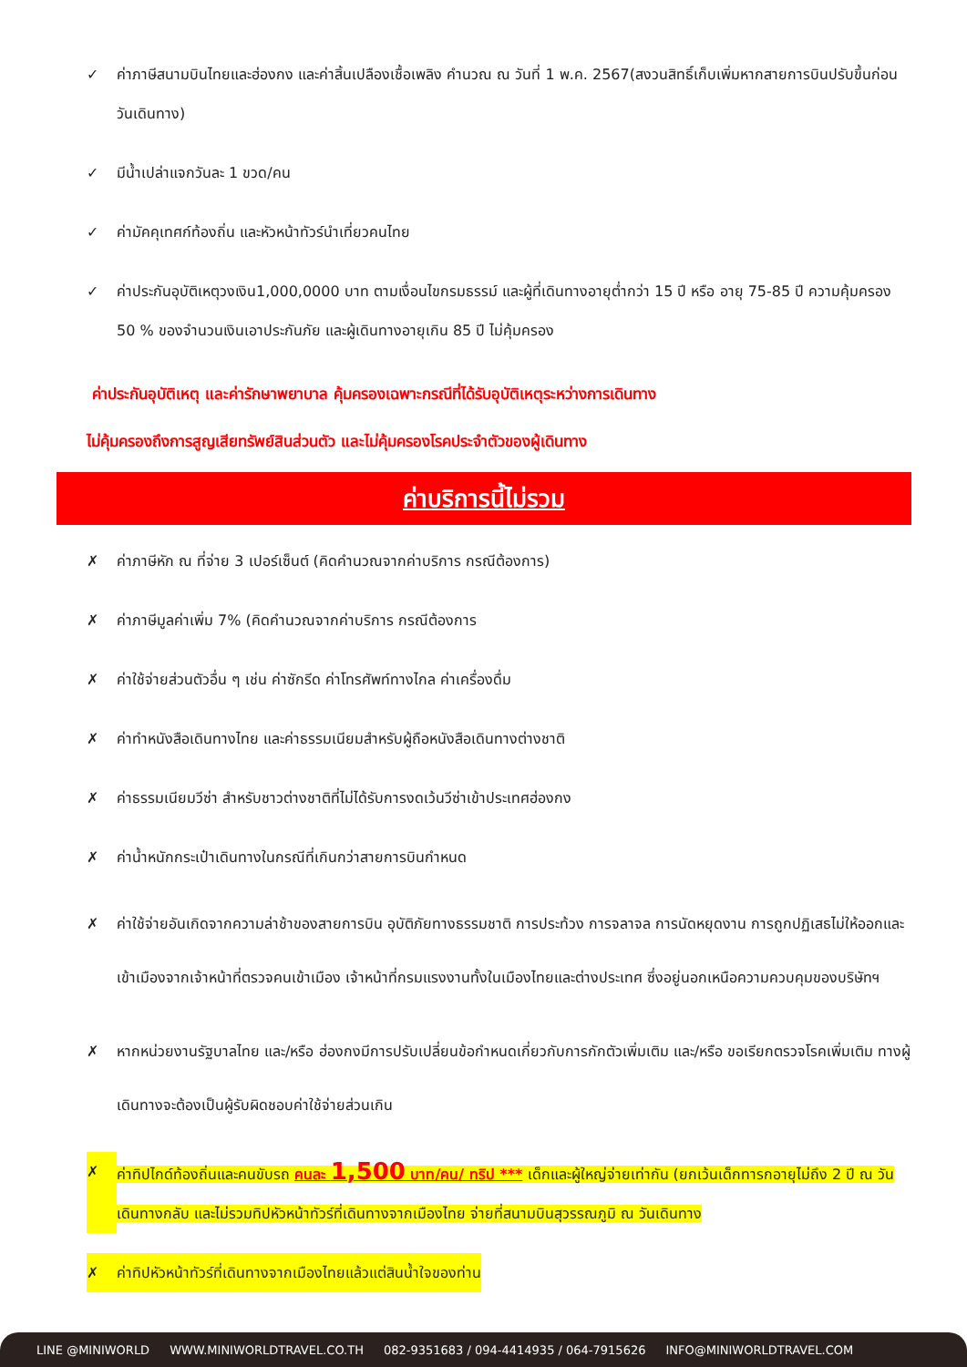✓ ค่าภาษีสนามบินไทยและฮ่องกง และค่าสิ้นเปลืองเชื้อเพลิง คำนวณ ณ วันที่ 1 พ.ค. 2567(สงวนสิทธิ์เก็บเพิ่มหากสายการบินปรับขึ้นก่อนวันเดินทาง)
✓ มีน้ำเปล่าแจกวันละ 1 ขวด/คน
✓ ค่ามัคคุเทศก์ท้องถิ่น และหัวหน้าทัวร์นำเที่ยวคนไทย
✓ ค่าประกันอุบัติเหตุวงเงิน1,000,0000 บาท ตามเงื่อนไขกรมธรรม์ และผู้ที่เดินทางอายุต่ำกว่า 15 ปี หรือ อายุ 75-85 ปี ความคุ้มครอง 50 % ของจำนวนเงินเอาประกันภัย และผู้เดินทางอายุเกิน 85 ปี ไม่คุ้มครอง
ค่าประกันอุบัติเหตุ และค่ารักษาพยาบาล คุ้มครองเฉพาะกรณีที่ได้รับอุบัติเหตุระหว่างการเดินทาง
ไม่คุ้มครองถึงการสูญเสียทรัพย์สินส่วนตัว และไม่คุ้มครองโรคประจำตัวของผู้เดินทาง
ค่าบริการนี้ไม่รวม
✗ ค่าภาษีหัก ณ ที่จ่าย 3 เปอร์เซ็นต์ (คิดคำนวณจากค่าบริการ กรณีต้องการ)
✗ ค่าภาษีมูลค่าเพิ่ม 7% (คิดคำนวณจากค่าบริการ กรณีต้องการ
✗ ค่าใช้จ่ายส่วนตัวอื่น ๆ เช่น ค่าซักรีด ค่าโทรศัพท์ทางไกล ค่าเครื่องดื่ม
✗ ค่าทำหนังสือเดินทางไทย และค่าธรรมเนียมสำหรับผู้ถือหนังสือเดินทางต่างชาติ
✗ ค่าธรรมเนียมวีซ่า สำหรับชาวต่างชาติที่ไม่ได้รับการงดเว้นวีซ่าเข้าประเทศฮ่องกง
✗ ค่าน้ำหนักกระเป๋าเดินทางในกรณีที่เกินกว่าสายการบินกำหนด
✗ ค่าใช้จ่ายอันเกิดจากความล่าช้าของสายการบิน อุบัติภัยทางธรรมชาติ การประท้วง การจลาจล การนัดหยุดงาน การถูกปฏิเสธไม่ให้ออกและเข้าเมืองจากเจ้าหน้าที่ตรวจคนเข้าเมือง เจ้าหน้าที่กรมแรงงานทั้งในเมืองไทยและต่างประเทศ ซึ่งอยู่นอกเหนือความควบคุมของบริษัทฯ
✗ หากหน่วยงานรัฐบาลไทย และ/หรือ ฮ่องกงมีการปรับเปลี่ยนข้อกำหนดเกี่ยวกับการกักตัวเพิ่มเติม และ/หรือ ขอเรียกตรวจโรคเพิ่มเติม ทางผู้เดินทางจะต้องเป็นผู้รับผิดชอบค่าใช้จ่ายส่วนเกิน
✗ ค่าทิปไกด์ท้องถิ่นและคนขับรถ คนละ 1,500 บาท/คน/ ทริป *** เด็กและผู้ใหญ่จ่ายเท่ากัน (ยกเว้นเด็กทารกอายุไม่ถึง 2 ปี ณ วันเดินทางกลับ และไม่รวมทิปหัวหน้าทัวร์ที่เดินทางจากเมืองไทย จ่ายที่สนามบินสุวรรณภูมิ ณ วันเดินทาง
✗ ค่าทิปหัวหน้าทัวร์ที่เดินทางจากเมืองไทยแล้วแต่สินน้ำใจของท่าน
LINE @MINIWORLD WWW.MINIWORLDTRAVEL.CO.TH 082-9351683 / 094-4414935 / 064-7915626 INFO@MINIWORLDTRAVEL.COM